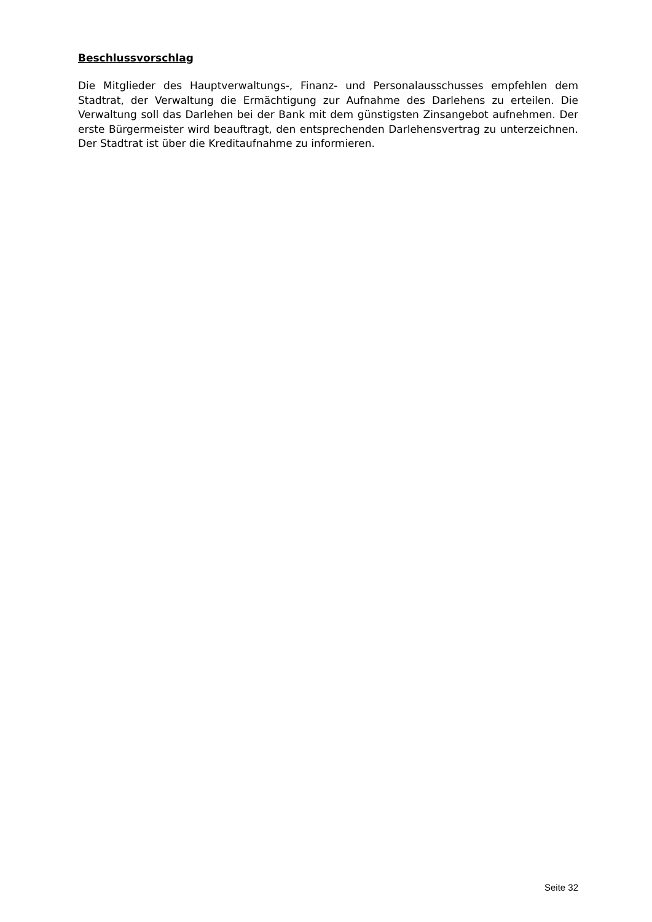Beschlussvorschlag
Die Mitglieder des Hauptverwaltungs-, Finanz- und Personalausschusses empfehlen dem Stadtrat, der Verwaltung die Ermächtigung zur Aufnahme des Darlehens zu erteilen. Die Verwaltung soll das Darlehen bei der Bank mit dem günstigsten Zinsangebot aufnehmen. Der erste Bürgermeister wird beauftragt, den entsprechenden Darlehensvertrag zu unterzeichnen. Der Stadtrat ist über die Kreditaufnahme zu informieren.
Seite 32